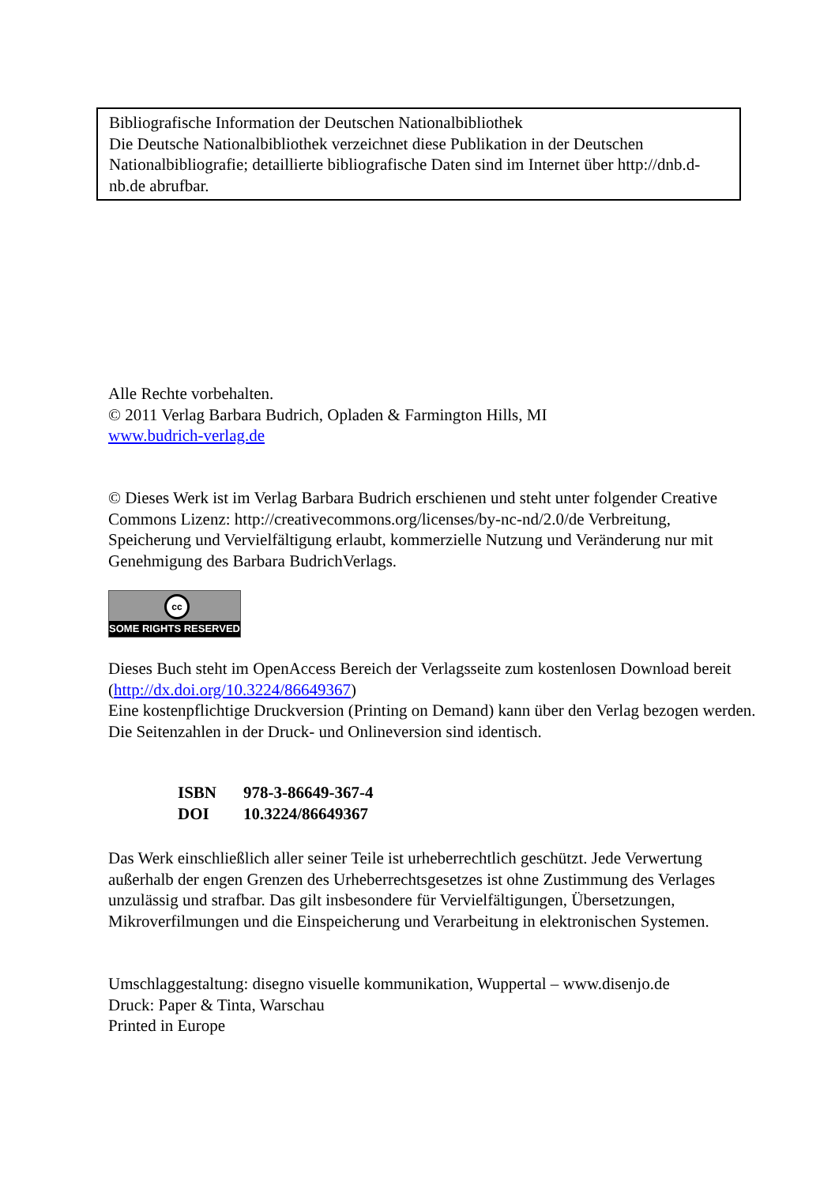Bibliografische Information der Deutschen Nationalbibliothek
Die Deutsche Nationalbibliothek verzeichnet diese Publikation in der Deutschen Nationalbibliografie; detaillierte bibliografische Daten sind im Internet über http://dnb.d-nb.de abrufbar.
Alle Rechte vorbehalten.
© 2011 Verlag Barbara Budrich, Opladen & Farmington Hills, MI
www.budrich-verlag.de
© Dieses Werk ist im Verlag Barbara Budrich erschienen und steht unter folgender Creative Commons Lizenz: http://creativecommons.org/licenses/by-nc-nd/2.0/de Verbreitung, Speicherung und Vervielfältigung erlaubt, kommerzielle Nutzung und Veränderung nur mit Genehmigung des Barbara BudrichVerlags.
cc
SOME RIGHTS RESERVED
Dieses Buch steht im OpenAccess Bereich der Verlagsseite zum kostenlosen Download bereit (http://dx.doi.org/10.3224/86649367)
Eine kostenpflichtige Druckversion (Printing on Demand) kann über den Verlag bezogen werden. Die Seitenzahlen in der Druck- und Onlineversion sind identisch.
| ISBN | 978-3-86649-367-4 |
| DOI | 10.3224/86649367 |
Das Werk einschließlich aller seiner Teile ist urheberrechtlich geschützt. Jede Verwertung außerhalb der engen Grenzen des Urheberrechtsgesetzes ist ohne Zustimmung des Verlages unzulässig und strafbar. Das gilt insbesondere für Vervielfältigungen, Übersetzungen, Mikroverfilmungen und die Einspeicherung und Verarbeitung in elektronischen Systemen.
Umschlaggestaltung: disegno visuelle kommunikation, Wuppertal – www.disenjo.de
Druck: Paper & Tinta, Warschau
Printed in Europe